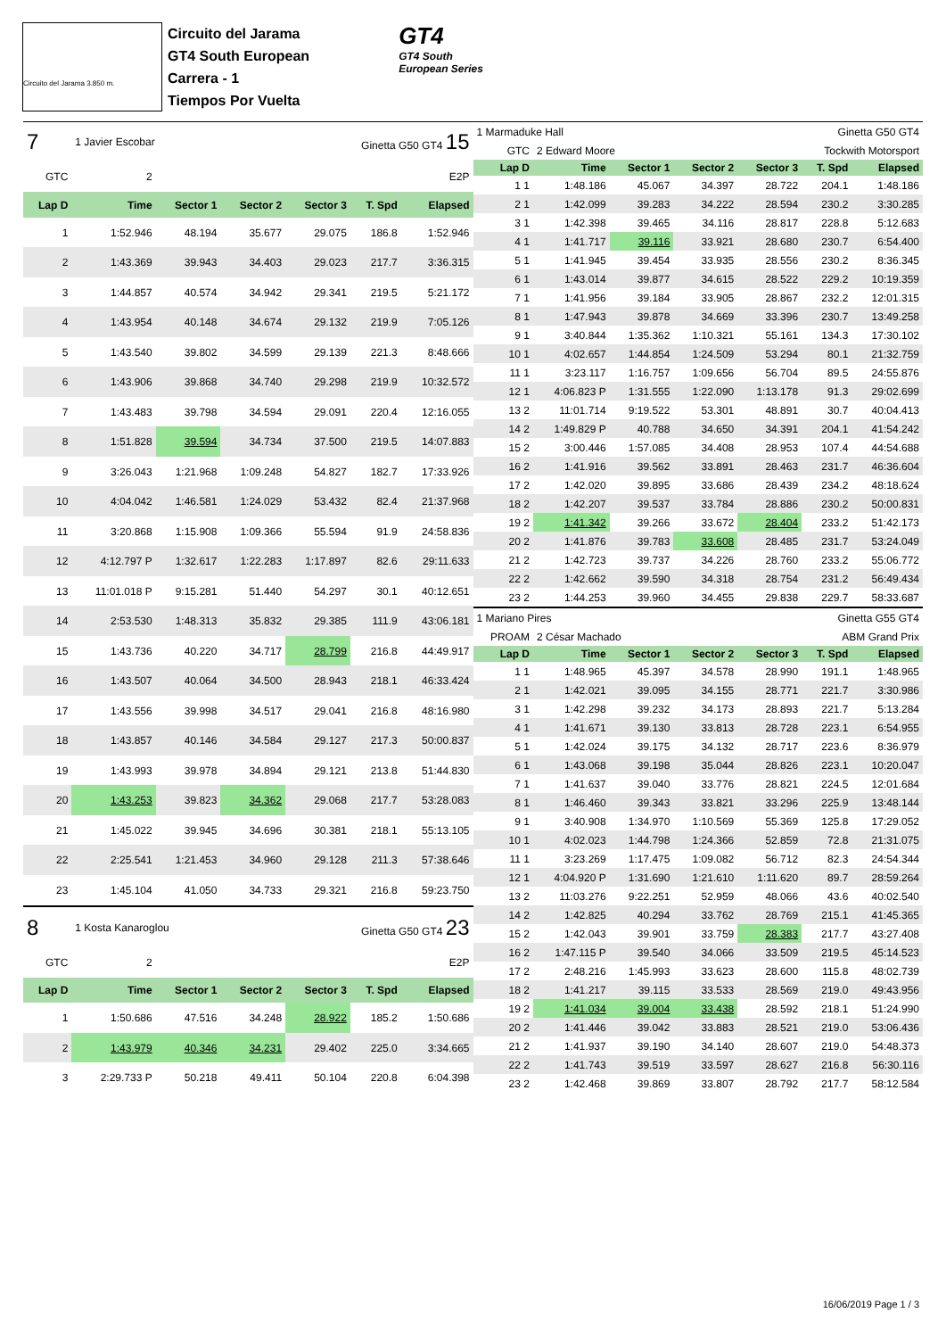Circuito del Jarama 3.850 m.
Circuito del Jarama
GT4 South European
Carrera - 1
Tiempos Por Vuelta
GT4
GT4 South
European Series
| 7 | 1 Javier Escobar | | | Ginetta G50 GT4 15 | | |
| GTC | 2 | E2P | | | | |
| Lap D | Time | Sector 1 | Sector 2 | Sector 3 | T. Spd | Elapsed |
| 1 | 1:52.946 | 48.194 | 35.677 | 29.075 | 186.8 | 1:52.946 |
| 2 | 1:43.369 | 39.943 | 34.403 | 29.023 | 217.7 | 3:36.315 |
| 3 | 1:44.857 | 40.574 | 34.942 | 29.341 | 219.5 | 5:21.172 |
| 4 | 1:43.954 | 40.148 | 34.674 | 29.132 | 219.9 | 7:05.126 |
| 5 | 1:43.540 | 39.802 | 34.599 | 29.139 | 221.3 | 8:48.666 |
| 6 | 1:43.906 | 39.868 | 34.740 | 29.298 | 219.9 | 10:32.572 |
| 7 | 1:43.483 | 39.798 | 34.594 | 29.091 | 220.4 | 12:16.055 |
| 8 | 1:51.828 | 39.594 | 34.734 | 37.500 | 219.5 | 14:07.883 |
| 9 | 3:26.043 | 1:21.968 | 1:09.248 | 54.827 | 182.7 | 17:33.926 |
| 10 | 4:04.042 | 1:46.581 | 1:24.029 | 53.432 | 82.4 | 21:37.968 |
| 11 | 3:20.868 | 1:15.908 | 1:09.366 | 55.594 | 91.9 | 24:58.836 |
| 12 | 4:12.797 P | 1:32.617 | 1:22.283 | 1:17.897 | 82.6 | 29:11.633 |
| 13 | 11:01.018 P | 9:15.281 | 51.440 | 54.297 | 30.1 | 40:12.651 |
| 14 | 2:53.530 | 1:48.313 | 35.832 | 29.385 | 111.9 | 43:06.181 |
| 15 | 1:43.736 | 40.220 | 34.717 | 28.799 | 216.8 | 44:49.917 |
| 16 | 1:43.507 | 40.064 | 34.500 | 28.943 | 218.1 | 46:33.424 |
| 17 | 1:43.556 | 39.998 | 34.517 | 29.041 | 216.8 | 48:16.980 |
| 18 | 1:43.857 | 40.146 | 34.584 | 29.127 | 217.3 | 50:00.837 |
| 19 | 1:43.993 | 39.978 | 34.894 | 29.121 | 213.8 | 51:44.830 |
| 20 | 1:43.253 | 39.823 | 34.362 | 29.068 | 217.7 | 53:28.083 |
| 21 | 1:45.022 | 39.945 | 34.696 | 30.381 | 218.1 | 55:13.105 |
| 22 | 2:25.541 | 1:21.453 | 34.960 | 29.128 | 211.3 | 57:38.646 |
| 23 | 1:45.104 | 41.050 | 34.733 | 29.321 | 216.8 | 59:23.750 |
| 8 | 1 Kosta Kanaroglou | | | Ginetta G50 GT4 23 | | |
| GTC | 2 | E2P | | | | |
| Lap D | Time | Sector 1 | Sector 2 | Sector 3 | T. Spd | Elapsed |
| 1 | 1:50.686 | 47.516 | 34.248 | 28.922 | 185.2 | 1:50.686 |
| 2 | 1:43.979 | 40.346 | 34.231 | 29.402 | 225.0 | 3:34.665 |
| 3 | 2:29.733 P | 50.218 | 49.411 | 50.104 | 220.8 | 6:04.398 |
| 1 Marmaduke Hall | | | Ginetta G50 GT4 | | | |
| GTC | 2 Edward Moore | | Tockwith Motorsport | | | |
| Lap D | Time | Sector 1 | Sector 2 | Sector 3 | T. Spd | Elapsed |
| 1 1 | 1:48.186 | 45.067 | 34.397 | 28.722 | 204.1 | 1:48.186 |
| 2 1 | 1:42.099 | 39.283 | 34.222 | 28.594 | 230.2 | 3:30.285 |
| 3 1 | 1:42.398 | 39.465 | 34.116 | 28.817 | 228.8 | 5:12.683 |
| 4 1 | 1:41.717 | 39.116 | 33.921 | 28.680 | 230.7 | 6:54.400 |
| 5 1 | 1:41.945 | 39.454 | 33.935 | 28.556 | 230.2 | 8:36.345 |
| 6 1 | 1:43.014 | 39.877 | 34.615 | 28.522 | 229.2 | 10:19.359 |
| 7 1 | 1:41.956 | 39.184 | 33.905 | 28.867 | 232.2 | 12:01.315 |
| 8 1 | 1:47.943 | 39.878 | 34.669 | 33.396 | 230.7 | 13:49.258 |
| 9 1 | 3:40.844 | 1:35.362 | 1:10.321 | 55.161 | 134.3 | 17:30.102 |
| 10 1 | 4:02.657 | 1:44.854 | 1:24.509 | 53.294 | 80.1 | 21:32.759 |
| 11 1 | 3:23.117 | 1:16.757 | 1:09.656 | 56.704 | 89.5 | 24:55.876 |
| 12 1 | 4:06.823 P | 1:31.555 | 1:22.090 | 1:13.178 | 91.3 | 29:02.699 |
| 13 2 | 11:01.714 | 9:19.522 | 53.301 | 48.891 | 30.7 | 40:04.413 |
| 14 2 | 1:49.829 P | 40.788 | 34.650 | 34.391 | 204.1 | 41:54.242 |
| 15 2 | 3:00.446 | 1:57.085 | 34.408 | 28.953 | 107.4 | 44:54.688 |
| 16 2 | 1:41.916 | 39.562 | 33.891 | 28.463 | 231.7 | 46:36.604 |
| 17 2 | 1:42.020 | 39.895 | 33.686 | 28.439 | 234.2 | 48:18.624 |
| 18 2 | 1:42.207 | 39.537 | 33.784 | 28.886 | 230.2 | 50:00.831 |
| 19 2 | 1:41.342 | 39.266 | 33.672 | 28.404 | 233.2 | 51:42.173 |
| 20 2 | 1:41.876 | 39.783 | 33.608 | 28.485 | 231.7 | 53:24.049 |
| 21 2 | 1:42.723 | 39.737 | 34.226 | 28.760 | 233.2 | 55:06.772 |
| 22 2 | 1:42.662 | 39.590 | 34.318 | 28.754 | 231.2 | 56:49.434 |
| 23 2 | 1:44.253 | 39.960 | 34.455 | 29.838 | 229.7 | 58:33.687 |
| 1 Mariano Pires | | | Ginetta G55 GT4 | | | |
| PROAM | 2 César Machado | | ABM Grand Prix | | | |
| Lap D | Time | Sector 1 | Sector 2 | Sector 3 | T. Spd | Elapsed |
| 1 1 | 1:48.965 | 45.397 | 34.578 | 28.990 | 191.1 | 1:48.965 |
| 2 1 | 1:42.021 | 39.095 | 34.155 | 28.771 | 221.7 | 3:30.986 |
| 3 1 | 1:42.298 | 39.232 | 34.173 | 28.893 | 221.7 | 5:13.284 |
| 4 1 | 1:41.671 | 39.130 | 33.813 | 28.728 | 223.1 | 6:54.955 |
| 5 1 | 1:42.024 | 39.175 | 34.132 | 28.717 | 223.6 | 8:36.979 |
| 6 1 | 1:43.068 | 39.198 | 35.044 | 28.826 | 223.1 | 10:20.047 |
| 7 1 | 1:41.637 | 39.040 | 33.776 | 28.821 | 224.5 | 12:01.684 |
| 8 1 | 1:46.460 | 39.343 | 33.821 | 33.296 | 225.9 | 13:48.144 |
| 9 1 | 3:40.908 | 1:34.970 | 1:10.569 | 55.369 | 125.8 | 17:29.052 |
| 10 1 | 4:02.023 | 1:44.798 | 1:24.366 | 52.859 | 72.8 | 21:31.075 |
| 11 1 | 3:23.269 | 1:17.475 | 1:09.082 | 56.712 | 82.3 | 24:54.344 |
| 12 1 | 4:04.920 P | 1:31.690 | 1:21.610 | 1:11.620 | 89.7 | 28:59.264 |
| 13 2 | 11:03.276 | 9:22.251 | 52.959 | 48.066 | 43.6 | 40:02.540 |
| 14 2 | 1:42.825 | 40.294 | 33.762 | 28.769 | 215.1 | 41:45.365 |
| 15 2 | 1:42.043 | 39.901 | 33.759 | 28.383 | 217.7 | 43:27.408 |
| 16 2 | 1:47.115 P | 39.540 | 34.066 | 33.509 | 219.5 | 45:14.523 |
| 17 2 | 2:48.216 | 1:45.993 | 33.623 | 28.600 | 115.8 | 48:02.739 |
| 18 2 | 1:41.217 | 39.115 | 33.533 | 28.569 | 219.0 | 49:43.956 |
| 19 2 | 1:41.034 | 39.004 | 33.438 | 28.592 | 218.1 | 51:24.990 |
| 20 2 | 1:41.446 | 39.042 | 33.883 | 28.521 | 219.0 | 53:06.436 |
| 21 2 | 1:41.937 | 39.190 | 34.140 | 28.607 | 219.0 | 54:48.373 |
| 22 2 | 1:41.743 | 39.519 | 33.597 | 28.627 | 216.8 | 56:30.116 |
| 23 2 | 1:42.468 | 39.869 | 33.807 | 28.792 | 217.7 | 58:12.584 |
16/06/2019 Page 1 / 3